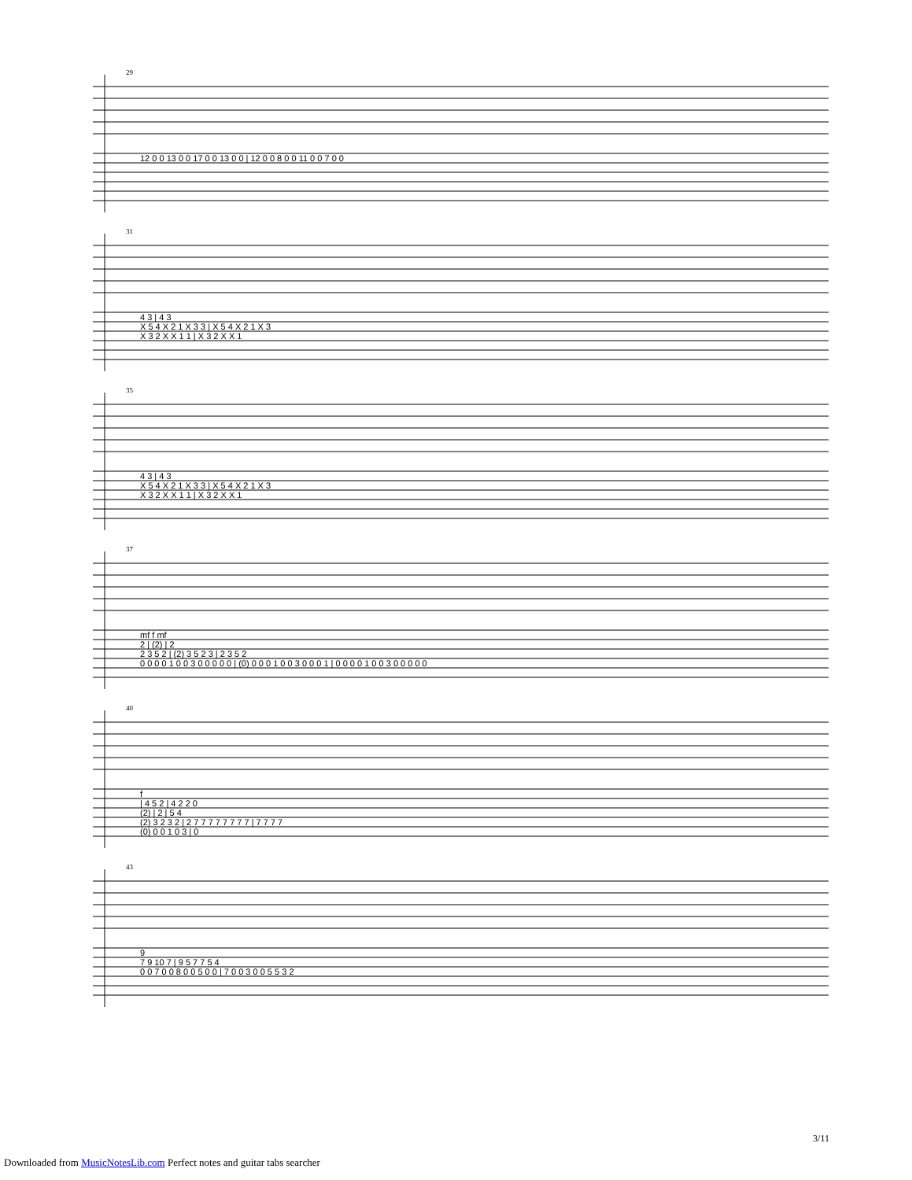29
12 0 0 13 0 0 17 0 0 13 0 0 | 12 0 0 8 0 0 11 0 0 7 0 0
31
4 3 | 4 3 X 5 4 X 2 1 X 3 3 | X 5 4 X 2 1 X 3 X 3 2 X X 1 1 | X 3 2 X X 1
35
4 3 | 4 3 X 5 4 X 2 1 X 3 3 | X 5 4 X 2 1 X 3 X 3 2 X X 1 1 | X 3 2 X X 1
37
mf f mf 2 | (2) | 2 2 3 5 2 | (2) 3 5 2 3 | 2 3 5 2 0 0 0 0 1 0 0 3 0 0 0 0 0 | (0) 0 0 0 1 0 0 3 0 0 0 1 | 0 0 0 0 1 0 0 3 0 0 0 0 0
40
f | 4 5 2 | 4 2 2 0 (2) | 2 | 5 4 (2) 3 2 3 2 | 2 7 7 7 7 7 7 7 7 | 7 7 7 7 (0) 0 0 1 0 3 | 0
43
9 7 9 10 7 | 9 5 7 7 5 4 0 0 7 0 0 8 0 0 5 0 0 | 7 0 0 3 0 0 5 5 3 2
3/11
Downloaded from MusicNotesLib.com Perfect notes and guitar tabs searcher